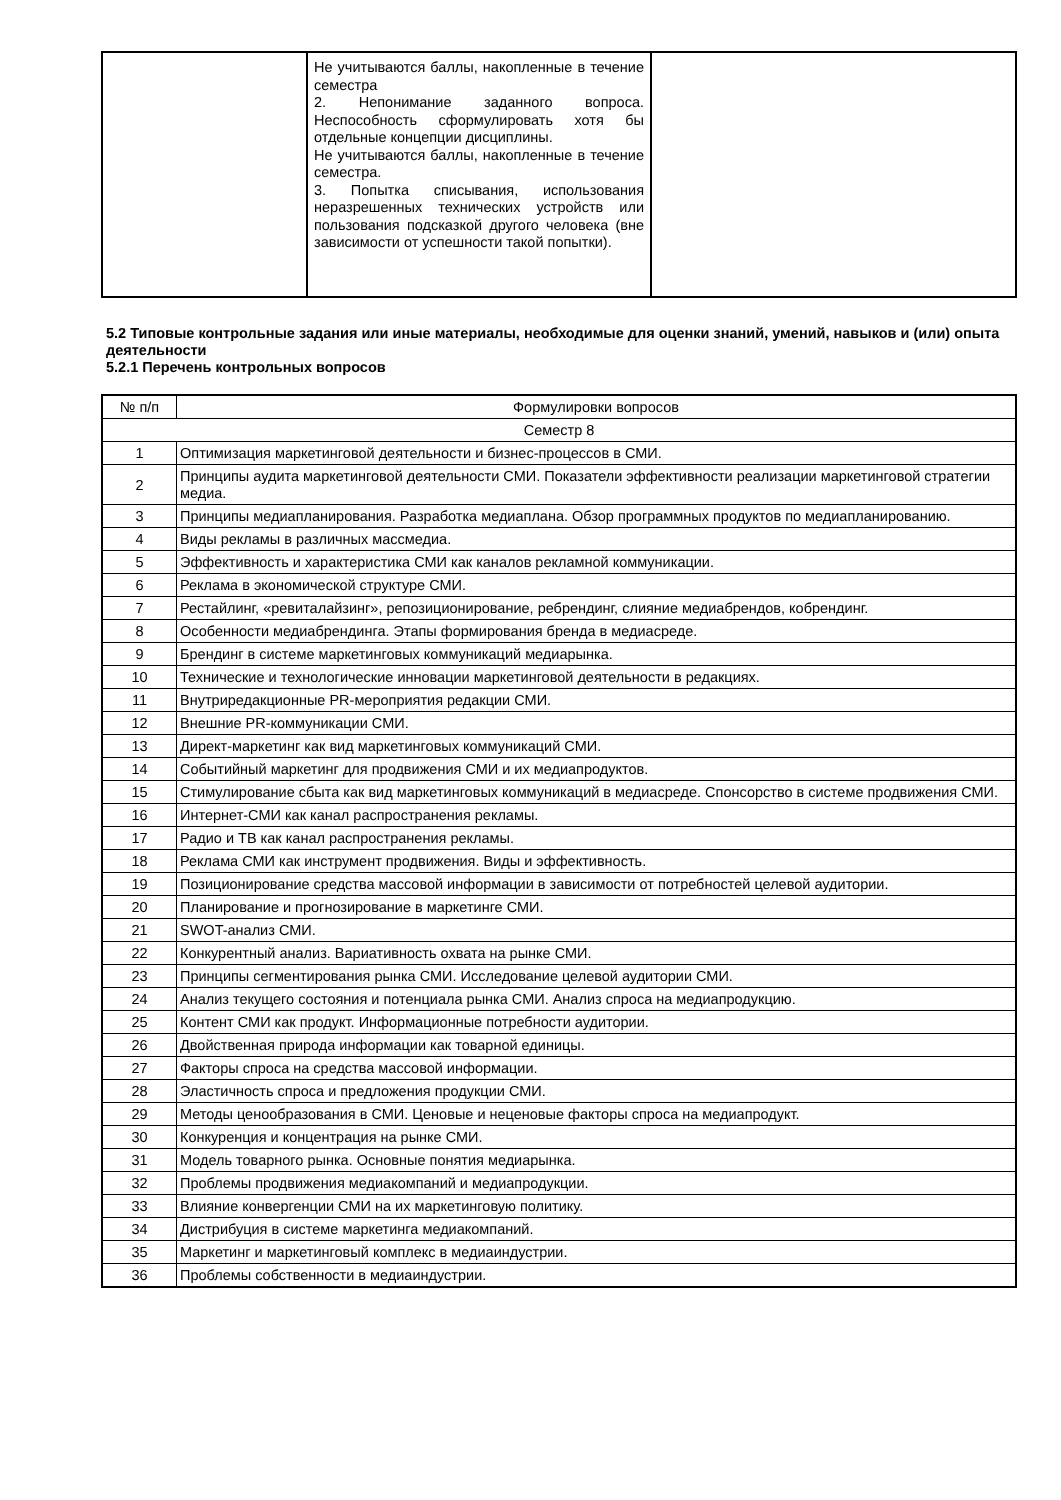| | Не учитываются баллы, накопленные в течение семестра 2. Непонимание заданного вопроса. Неспособность сформулировать хотя бы отдельные концепции дисциплины. Не учитываются баллы, накопленные в течение семестра. 3. Попытка списывания, использования неразрешенных технических устройств или пользования подсказкой другого человека (вне зависимости от успешности такой попытки). | |
5.2 Типовые контрольные задания или иные материалы, необходимые для оценки знаний, умений, навыков и (или) опыта деятельности
5.2.1 Перечень контрольных вопросов
| № п/п | Формулировки вопросов |
| --- | --- |
| Семестр 8 | |
| 1 | Оптимизация маркетинговой деятельности и бизнес-процессов в СМИ. |
| 2 | Принципы аудита маркетинговой деятельности СМИ. Показатели эффективности реализации маркетинговой стратегии медиа. |
| 3 | Принципы медиапланирования. Разработка медиаплана. Обзор программных продуктов по медиапланированию. |
| 4 | Виды рекламы в различных массмедиа. |
| 5 | Эффективность и характеристика СМИ как каналов рекламной коммуникации. |
| 6 | Реклама в экономической структуре СМИ. |
| 7 | Рестайлинг, «ревиталайзинг», репозиционирование, ребрендинг, слияние медиабрендов, кобрендинг. |
| 8 | Особенности медиабрендинга. Этапы формирования бренда в медиасреде. |
| 9 | Брендинг в системе маркетинговых коммуникаций медиарынка. |
| 10 | Технические и технологические инновации маркетинговой деятельности в редакциях. |
| 11 | Внутриредакционные PR-мероприятия редакции СМИ. |
| 12 | Внешние PR-коммуникации СМИ. |
| 13 | Директ-маркетинг как вид маркетинговых коммуникаций СМИ. |
| 14 | Событийный маркетинг для продвижения СМИ и их медиапродуктов. |
| 15 | Стимулирование сбыта как вид маркетинговых коммуникаций в медиасреде. Спонсорство в системе продвижения СМИ. |
| 16 | Интернет-СМИ как канал распространения рекламы. |
| 17 | Радио и ТВ как канал распространения рекламы. |
| 18 | Реклама СМИ как инструмент продвижения. Виды и эффективность. |
| 19 | Позиционирование средства массовой информации в зависимости от потребностей целевой аудитории. |
| 20 | Планирование и прогнозирование в маркетинге СМИ. |
| 21 | SWOT-анализ СМИ. |
| 22 | Конкурентный анализ. Вариативность охвата на рынке СМИ. |
| 23 | Принципы сегментирования рынка СМИ. Исследование целевой аудитории СМИ. |
| 24 | Анализ текущего состояния и потенциала рынка СМИ. Анализ спроса на медиапродукцию. |
| 25 | Контент СМИ как продукт. Информационные потребности аудитории. |
| 26 | Двойственная природа информации как товарной единицы. |
| 27 | Факторы спроса на средства массовой информации. |
| 28 | Эластичность спроса и предложения продукции СМИ. |
| 29 | Методы ценообразования в СМИ. Ценовые и неценовые факторы спроса на медиапродукт. |
| 30 | Конкуренция и концентрация на рынке СМИ. |
| 31 | Модель товарного рынка. Основные понятия медиарынка. |
| 32 | Проблемы продвижения медиакомпаний и медиапродукции. |
| 33 | Влияние конвергенции СМИ на их маркетинговую политику. |
| 34 | Дистрибуция в системе маркетинга медиакомпаний. |
| 35 | Маркетинг и маркетинговый комплекс в медиаиндустрии. |
| 36 | Проблемы собственности в медиаиндустрии. |